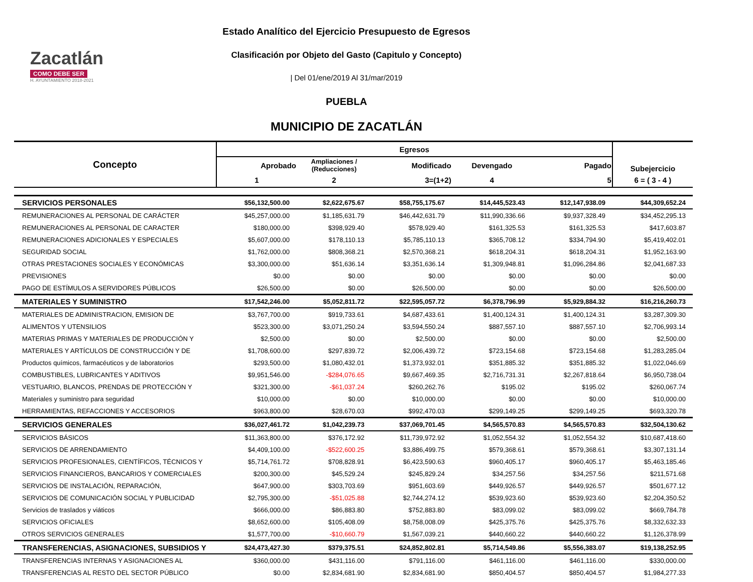Zacatlán
COMO DEBE SER
H. AYUNTAMIENTO 2018-2021
Estado Analítico del Ejercicio Presupuesto de Egresos
Clasificación por Objeto del Gasto (Capitulo y Concepto)
| Del 01/ene/2019 Al 31/mar/2019
PUEBLA
MUNICIPIO DE ZACATLÁN
| Concepto | Egresos | | | | | Subejercicio |
| --- | --- | --- | --- | --- | --- | --- |
| | Aprobado | Ampliaciones / (Reducciones) | Modificado | Devengado | Pagado | |
| | 1 | 2 | 3=(1+2) | 4 | 5 | 6 = ( 3 - 4 ) |
| SERVICIOS PERSONALES | $56,132,500.00 | $2,622,675.67 | $58,755,175.67 | $14,445,523.43 | $12,147,938.09 | $44,309,652.24 |
| REMUNERACIONES AL PERSONAL DE CARÁCTER | $45,257,000.00 | $1,185,631.79 | $46,442,631.79 | $11,990,336.66 | $9,937,328.49 | $34,452,295.13 |
| REMUNERACIONES AL PERSONAL DE CARACTER | $180,000.00 | $398,929.40 | $578,929.40 | $161,325.53 | $161,325.53 | $417,603.87 |
| REMUNERACIONES ADICIONALES Y ESPECIALES | $5,607,000.00 | $178,110.13 | $5,785,110.13 | $365,708.12 | $334,794.90 | $5,419,402.01 |
| SEGURIDAD SOCIAL | $1,762,000.00 | $808,368.21 | $2,570,368.21 | $618,204.31 | $618,204.31 | $1,952,163.90 |
| OTRAS PRESTACIONES SOCIALES Y ECONÓMICAS | $3,300,000.00 | $51,636.14 | $3,351,636.14 | $1,309,948.81 | $1,096,284.86 | $2,041,687.33 |
| PREVISIONES | $0.00 | $0.00 | $0.00 | $0.00 | $0.00 | $0.00 |
| PAGO DE ESTÍMULOS A SERVIDORES PÚBLICOS | $26,500.00 | $0.00 | $26,500.00 | $0.00 | $0.00 | $26,500.00 |
| MATERIALES Y SUMINISTRO | $17,542,246.00 | $5,052,811.72 | $22,595,057.72 | $6,378,796.99 | $5,929,884.32 | $16,216,260.73 |
| MATERIALES DE ADMINISTRACION, EMISION DE | $3,767,700.00 | $919,733.61 | $4,687,433.61 | $1,400,124.31 | $1,400,124.31 | $3,287,309.30 |
| ALIMENTOS Y UTENSILIOS | $523,300.00 | $3,071,250.24 | $3,594,550.24 | $887,557.10 | $887,557.10 | $2,706,993.14 |
| MATERIAS PRIMAS Y MATERIALES DE PRODUCCIÓN Y | $2,500.00 | $0.00 | $2,500.00 | $0.00 | $0.00 | $2,500.00 |
| MATERIALES Y ARTÍCULOS DE CONSTRUCCIÓN Y DE | $1,708,600.00 | $297,839.72 | $2,006,439.72 | $723,154.68 | $723,154.68 | $1,283,285.04 |
| Productos químicos, farmacéuticos y de laboratorios | $293,500.00 | $1,080,432.01 | $1,373,932.01 | $351,885.32 | $351,885.32 | $1,022,046.69 |
| COMBUSTIBLES, LUBRICANTES Y ADITIVOS | $9,951,546.00 | -$284,076.65 | $9,667,469.35 | $2,716,731.31 | $2,267,818.64 | $6,950,738.04 |
| VESTUARIO, BLANCOS, PRENDAS DE PROTECCIÓN Y | $321,300.00 | -$61,037.24 | $260,262.76 | $195.02 | $195.02 | $260,067.74 |
| Materiales y suministro para seguridad | $10,000.00 | $0.00 | $10,000.00 | $0.00 | $0.00 | $10,000.00 |
| HERRAMIENTAS, REFACCIONES Y ACCESORIOS | $963,800.00 | $28,670.03 | $992,470.03 | $299,149.25 | $299,149.25 | $693,320.78 |
| SERVICIOS GENERALES | $36,027,461.72 | $1,042,239.73 | $37,069,701.45 | $4,565,570.83 | $4,565,570.83 | $32,504,130.62 |
| SERVICIOS BÁSICOS | $11,363,800.00 | $376,172.92 | $11,739,972.92 | $1,052,554.32 | $1,052,554.32 | $10,687,418.60 |
| SERVICIOS DE ARRENDAMIENTO | $4,409,100.00 | -$522,600.25 | $3,886,499.75 | $579,368.61 | $579,368.61 | $3,307,131.14 |
| SERVICIOS PROFESIONALES, CIENTÍFICOS, TÉCNICOS Y | $5,714,761.72 | $708,828.91 | $6,423,590.63 | $960,405.17 | $960,405.17 | $5,463,185.46 |
| SERVICIOS FINANCIEROS, BANCARIOS Y COMERCIALES | $200,300.00 | $45,529.24 | $245,829.24 | $34,257.56 | $34,257.56 | $211,571.68 |
| SERVICIOS DE INSTALACIÓN, REPARACIÓN, | $647,900.00 | $303,703.69 | $951,603.69 | $449,926.57 | $449,926.57 | $501,677.12 |
| SERVICIOS DE COMUNICACIÓN SOCIAL Y PUBLICIDAD | $2,795,300.00 | -$51,025.88 | $2,744,274.12 | $539,923.60 | $539,923.60 | $2,204,350.52 |
| Servicios de traslados y viáticos | $666,000.00 | $86,883.80 | $752,883.80 | $83,099.02 | $83,099.02 | $669,784.78 |
| SERVICIOS OFICIALES | $8,652,600.00 | $105,408.09 | $8,758,008.09 | $425,375.76 | $425,375.76 | $8,332,632.33 |
| OTROS SERVICIOS GENERALES | $1,577,700.00 | -$10,660.79 | $1,567,039.21 | $440,660.22 | $440,660.22 | $1,126,378.99 |
| TRANSFERENCIAS, ASIGNACIONES, SUBSIDIOS Y | $24,473,427.30 | $379,375.51 | $24,852,802.81 | $5,714,549.86 | $5,556,383.07 | $19,138,252.95 |
| TRANSFERENCIAS INTERNAS Y ASIGNACIONES AL | $360,000.00 | $431,116.00 | $791,116.00 | $461,116.00 | $461,116.00 | $330,000.00 |
| TRANSFERENCIAS AL RESTO DEL SECTOR PÚBLICO | $0.00 | $2,834,681.90 | $2,834,681.90 | $850,404.57 | $850,404.57 | $1,984,277.33 |